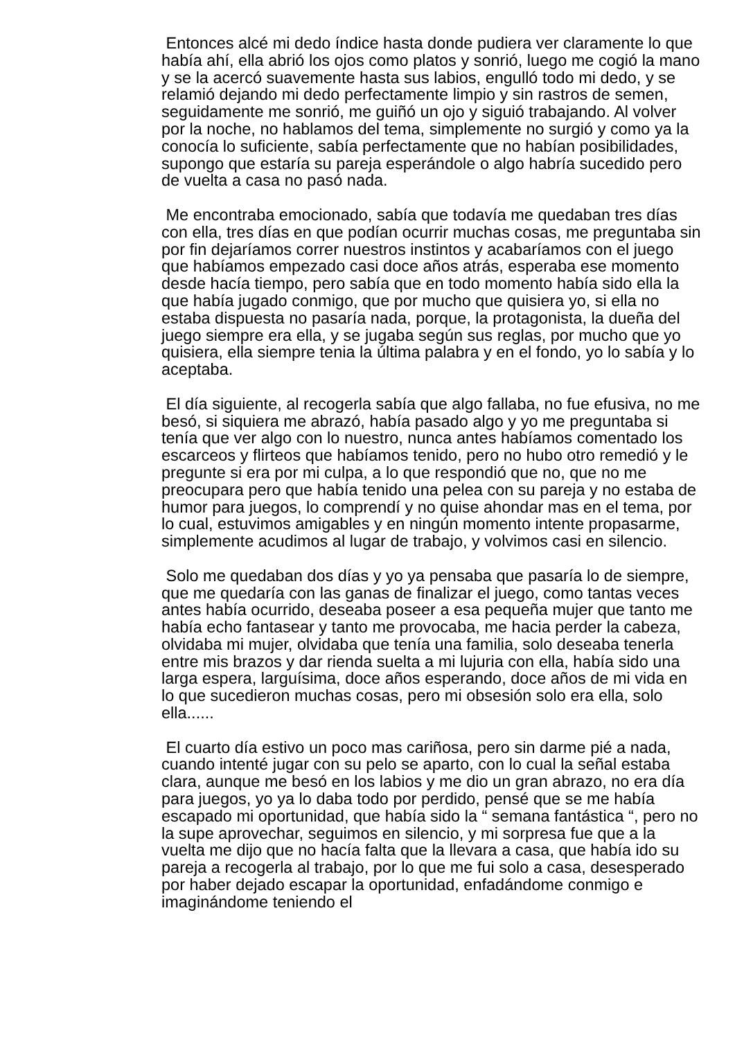Entonces alcé mi dedo índice hasta donde pudiera ver claramente lo que había ahí, ella abrió los ojos como platos y sonrió, luego me cogió la mano y se la acercó suavemente hasta sus labios, engulló todo mi dedo, y se relamió dejando mi dedo perfectamente limpio y sin rastros de semen, seguidamente me sonrió, me guiñó un ojo y siguió trabajando. Al volver por la noche, no hablamos del tema, simplemente no surgió y como ya la conocía lo suficiente, sabía perfectamente que no habían posibilidades, supongo que estaría su pareja esperándole o algo habría sucedido pero de vuelta a casa no pasó nada.
Me encontraba emocionado, sabía que todavía me quedaban tres días con ella, tres días en que podían ocurrir muchas cosas, me preguntaba sin por fin dejaríamos correr nuestros instintos y acabaríamos con el juego que habíamos empezado casi doce años atrás, esperaba ese momento desde hacía tiempo, pero sabía que en todo momento había sido ella la que había jugado conmigo, que por mucho que quisiera yo, si ella no estaba dispuesta no pasaría nada, porque, la protagonista, la dueña del juego siempre era ella, y se jugaba según sus reglas, por mucho que yo quisiera, ella siempre tenia la última palabra y en el fondo, yo lo sabía y lo aceptaba.
El día siguiente, al recogerla sabía que algo fallaba, no fue efusiva, no me besó, si siquiera me abrazó, había pasado algo y yo me preguntaba si tenía que ver algo con lo nuestro, nunca antes habíamos comentado los escarceos y flirteos que habíamos tenido, pero no hubo otro remedió y le pregunte si era por mi culpa, a lo que respondió que no, que no me preocupara pero que había tenido una pelea con su pareja y no estaba de humor para juegos, lo comprendí y no quise ahondar mas en el tema, por lo cual, estuvimos amigables y en ningún momento intente propasarme, simplemente acudimos al lugar de trabajo, y volvimos casi en silencio.
Solo me quedaban dos días y yo ya pensaba que pasaría lo de siempre, que me quedaría con las ganas de finalizar el juego, como tantas veces antes había ocurrido, deseaba poseer a esa pequeña mujer que tanto me había echo fantasear y tanto me provocaba, me hacia perder la cabeza, olvidaba mi mujer, olvidaba que tenía una familia, solo deseaba tenerla entre mis brazos y dar rienda suelta a mi lujuria con ella, había sido una larga espera, larguísima, doce años esperando, doce años de mi vida en lo que sucedieron muchas cosas, pero mi obsesión solo era ella, solo ella......
El cuarto día estivo un poco mas cariñosa, pero sin darme pié a nada, cuando intenté jugar con su pelo se aparto, con lo cual la señal estaba clara, aunque me besó en los labios y me dio un gran abrazo, no era día para juegos, yo ya lo daba todo por perdido, pensé que se me había escapado mi oportunidad, que había sido la “ semana fantástica “, pero no la supe aprovechar, seguimos en silencio, y mi sorpresa fue que a la vuelta me dijo que no hacía falta que la llevara a casa, que había ido su pareja a recogerla al trabajo, por lo que me fui solo a casa, desesperado por haber dejado escapar la oportunidad, enfadándome conmigo e imaginándome teniendo el